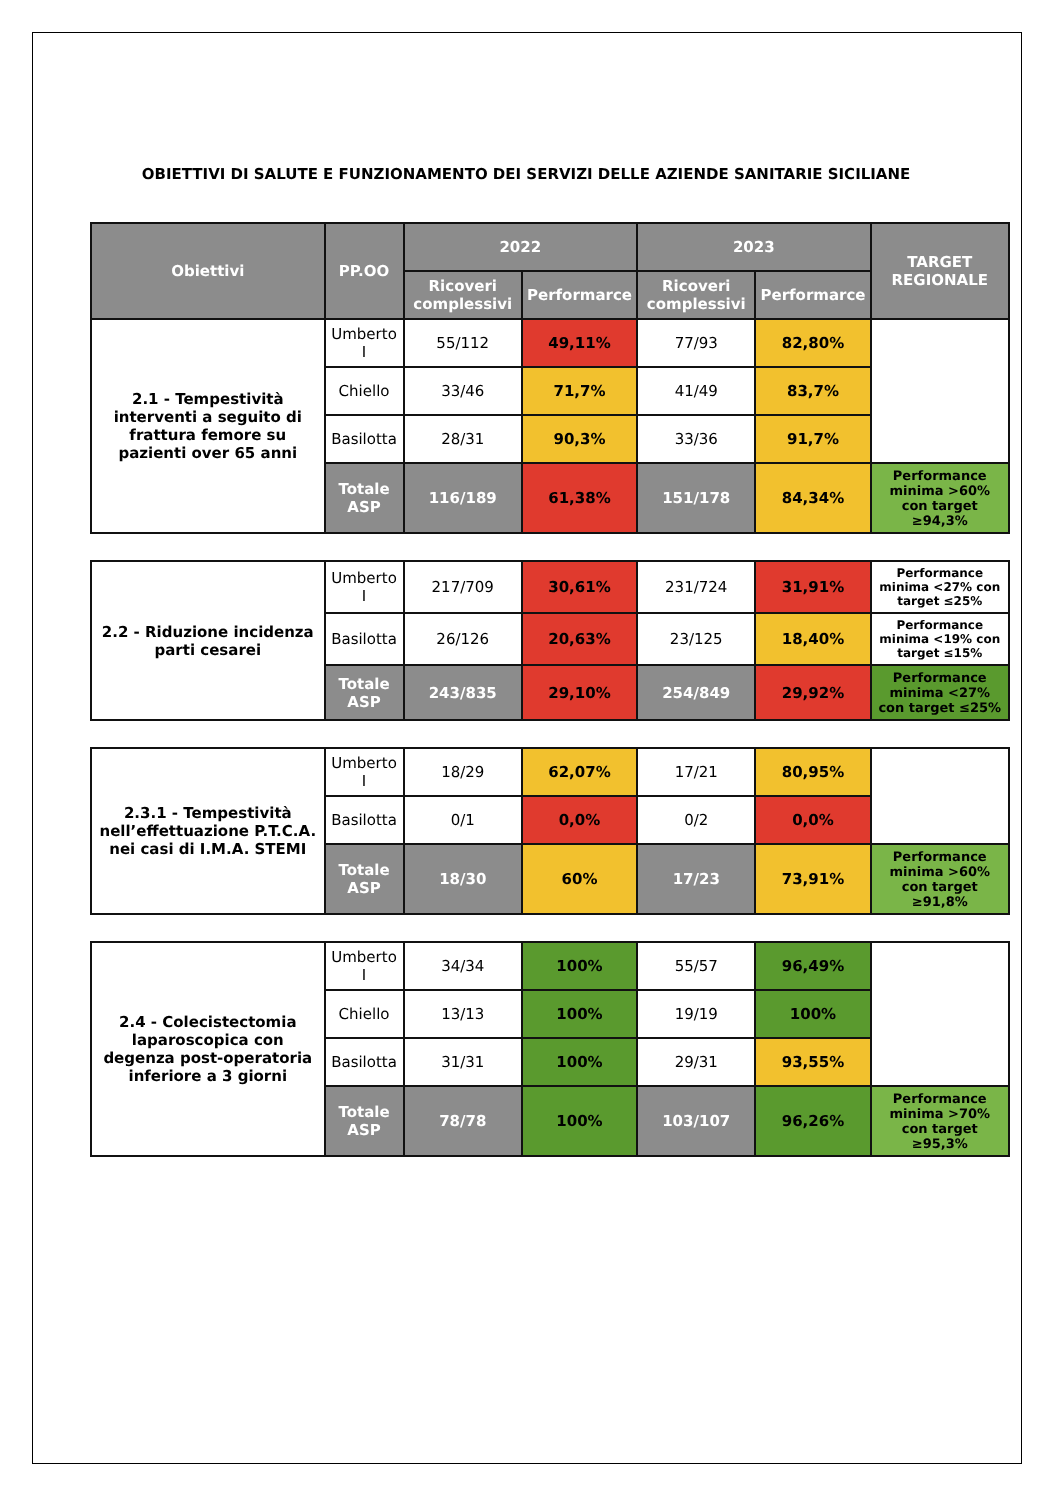OBIETTIVI DI SALUTE E FUNZIONAMENTO DEI SERVIZI DELLE AZIENDE SANITARIE SICILIANE
| Obiettivi | PP.OO | 2022 | | 2023 | | TARGET REGIONALE |
| --- | --- | --- | --- | --- | --- | --- |
| | | Ricoveri complessivi | Performarce | Ricoveri complessivi | Performarce | |
| 2.1 - Tempestività interventi a seguito di frattura femore su pazienti over 65 anni | Umberto I | 55/112 | 49,11% | 77/93 | 82,80% | |
| | Chiello | 33/46 | 71,7% | 41/49 | 83,7% | |
| | Basilotta | 28/31 | 90,3% | 33/36 | 91,7% | |
| | Totale ASP | 116/189 | 61,38% | 151/178 | 84,34% | Performance minima >60% con target ≥94,3% |
| 2.2 - Riduzione incidenza parti cesarei | Umberto I | 217/709 | 30,61% | 231/724 | 31,91% | Performance minima <27% con target ≤25% |
| | Basilotta | 26/126 | 20,63% | 23/125 | 18,40% | Performance minima <19% con target ≤15% |
| | Totale ASP | 243/835 | 29,10% | 254/849 | 29,92% | Performance minima <27% con target ≤25% |
| 2.3.1 - Tempestività nell’effettuazione P.T.C.A. nei casi di I.M.A. STEMI | Umberto I | 18/29 | 62,07% | 17/21 | 80,95% | |
| | Basilotta | 0/1 | 0,0% | 0/2 | 0,0% | |
| | Totale ASP | 18/30 | 60% | 17/23 | 73,91% | Performance minima >60% con target ≥91,8% |
| 2.4 - Colecistectomia laparoscopica con degenza post-operatoria inferiore a 3 giorni | Umberto I | 34/34 | 100% | 55/57 | 96,49% | |
| | Chiello | 13/13 | 100% | 19/19 | 100% | |
| | Basilotta | 31/31 | 100% | 29/31 | 93,55% | |
| | Totale ASP | 78/78 | 100% | 103/107 | 96,26% | Performance minima >70% con target ≥95,3% |